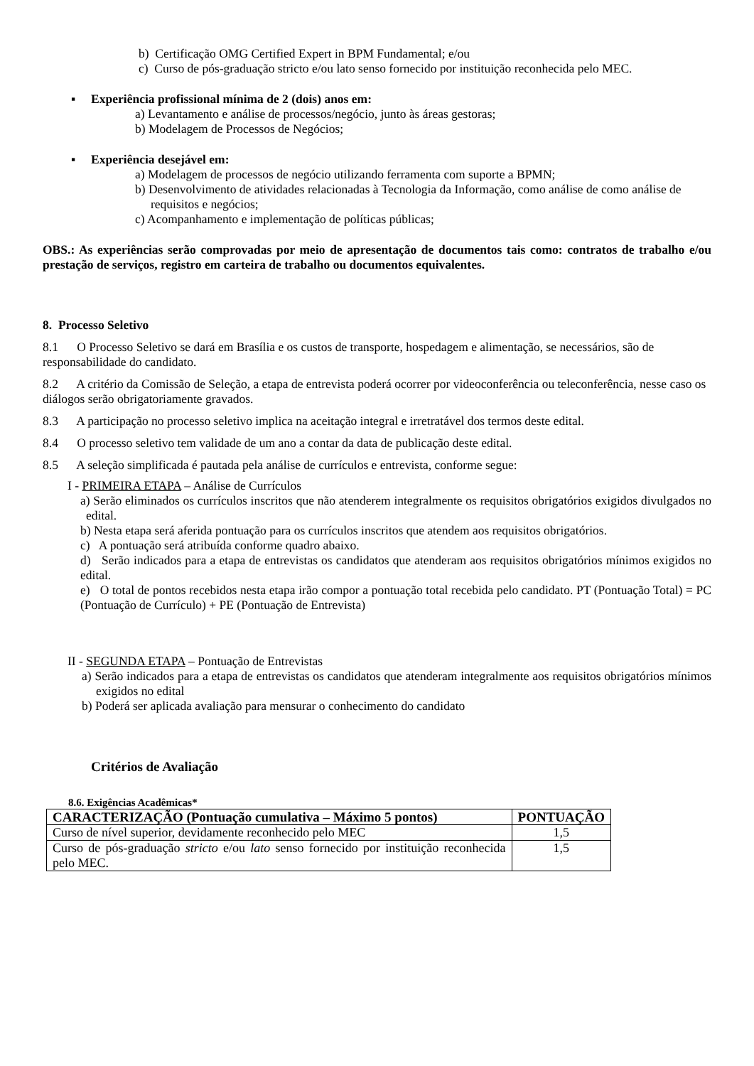b) Certificação OMG Certified Expert in BPM Fundamental; e/ou
c) Curso de pós-graduação stricto e/ou lato senso fornecido por instituição reconhecida pelo MEC.
▪ Experiência profissional mínima de 2 (dois) anos em:
a) Levantamento e análise de processos/negócio, junto às áreas gestoras;
b) Modelagem de Processos de Negócios;
▪ Experiência desejável em:
a) Modelagem de processos de negócio utilizando ferramenta com suporte a BPMN;
b) Desenvolvimento de atividades relacionadas à Tecnologia da Informação, como análise de como análise de requisitos e negócios;
c) Acompanhamento e implementação de políticas públicas;
OBS.: As experiências serão comprovadas por meio de apresentação de documentos tais como: contratos de trabalho e/ou prestação de serviços, registro em carteira de trabalho ou documentos equivalentes.
8. Processo Seletivo
8.1 O Processo Seletivo se dará em Brasília e os custos de transporte, hospedagem e alimentação, se necessários, são de responsabilidade do candidato.
8.2 A critério da Comissão de Seleção, a etapa de entrevista poderá ocorrer por videoconferência ou teleconferência, nesse caso os diálogos serão obrigatoriamente gravados.
8.3 A participação no processo seletivo implica na aceitação integral e irretratável dos termos deste edital.
8.4 O processo seletivo tem validade de um ano a contar da data de publicação deste edital.
8.5 A seleção simplificada é pautada pela análise de currículos e entrevista, conforme segue:
I - PRIMEIRA ETAPA – Análise de Currículos
a) Serão eliminados os currículos inscritos que não atenderem integralmente os requisitos obrigatórios exigidos divulgados no edital.
b) Nesta etapa será aferida pontuação para os currículos inscritos que atendem aos requisitos obrigatórios.
c) A pontuação será atribuída conforme quadro abaixo.
d) Serão indicados para a etapa de entrevistas os candidatos que atenderam aos requisitos obrigatórios mínimos exigidos no edital.
e) O total de pontos recebidos nesta etapa irão compor a pontuação total recebida pelo candidato. PT (Pontuação Total) = PC (Pontuação de Currículo) + PE (Pontuação de Entrevista)
II - SEGUNDA ETAPA – Pontuação de Entrevistas
a) Serão indicados para a etapa de entrevistas os candidatos que atenderam integralmente aos requisitos obrigatórios mínimos exigidos no edital
b) Poderá ser aplicada avaliação para mensurar o conhecimento do candidato
Critérios de Avaliação
8.6. Exigências Acadêmicas*
| CARACTERIZAÇÃO (Pontuação cumulativa – Máximo 5 pontos) | PONTUAÇÃO |
| --- | --- |
| Curso de nível superior, devidamente reconhecido pelo MEC | 1,5 |
| Curso de pós-graduação stricto e/ou lato senso fornecido por instituição reconhecida pelo MEC. | 1,5 |